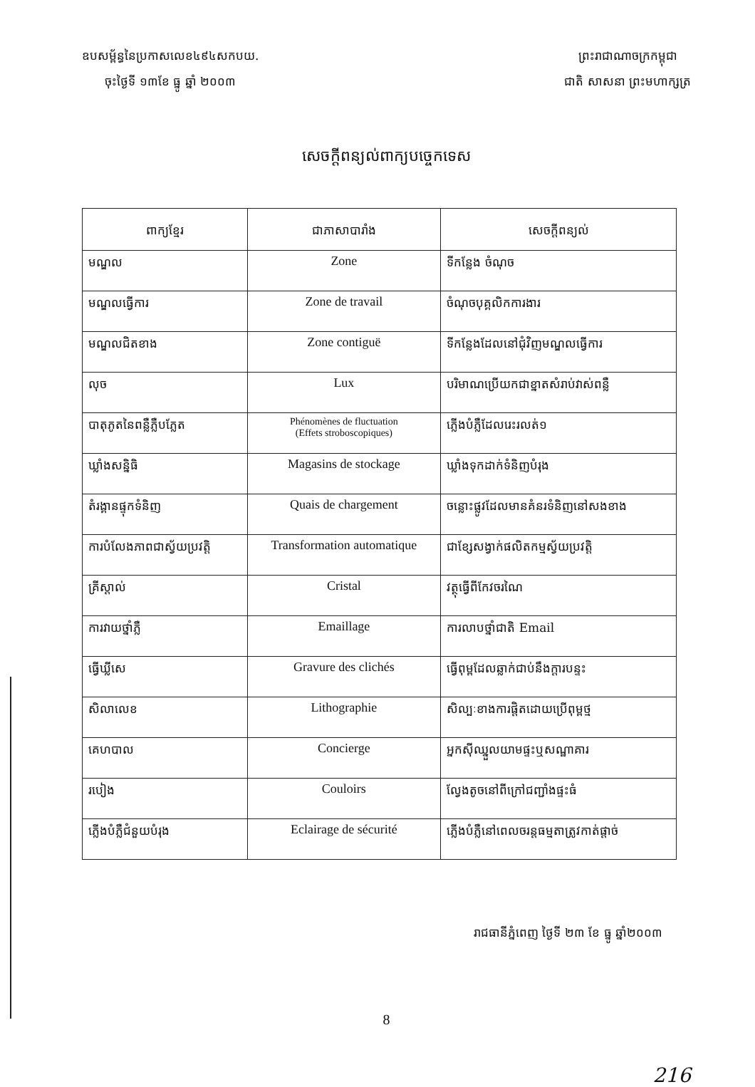ឧបសម្ព័ន្ធនៃប្រកាសលេខ៤៩៤សកបយ.
ចុះថ្ងៃទី ១៣ខែ ធ្នូ ឆ្នាំ ២០០៣
ព្រះរាជាណាចក្រកម្ពុជា
ជាតិ សាសនា ព្រះមហាក្សត្រ
សេចក្តីពន្យល់ពាក្យបច្ចេកទេស
| ពាក្យខ្មែរ | ជាភាសាបារាំង | សេចក្តីពន្យល់ |
| --- | --- | --- |
| មណ្ឌល | Zone | ទីកន្លែង ចំណុច |
| មណ្ឌលធ្វើការ | Zone de travail | ចំណុចបុគ្គលិកការងារ |
| មណ្ឌលជិតខាង | Zone contiguë | ទីកន្លែងដែលនៅជុំវិញមណ្ឌលធ្វើការ |
| លុច | Lux | បរិមាណប្រើយកជាខ្នាតសំរាប់វាស់ពន្លឺ |
| បាតុភូតនៃពន្លឺភ្លឺបភ្លែត | Phénomènes de fluctuation (Effets stroboscopiques) | ភ្លើងបំភ្លឺដែលរេះរលត់១ |
| ឃ្លាំងសន្និធិ | Magasins de stockage | ឃ្លាំងទុកដាក់ទំនិញបំរុង |
| តំរង្គានផ្ទុកទំនិញ | Quais de chargement | ចន្លោះផ្លូវដែលមានគំនរទំនិញនៅសងខាង |
| ការបំលែងភាពជាស្វ័យប្រវត្តិ | Transformation automatique | ជាខ្សែសង្វាក់ផលិតកម្មស្វ័យប្រវត្តិ |
| គ្រីស្តាល់ | Cristal | វត្ថុធ្វើពីកែវចរណៃ |
| ការវាយថ្នាំភ្លឺ | Emaillage | ការលាបថ្នាំជាតិ Email |
| ធ្វើឃ្លីសេ | Gravure des clichés | ធ្វើពុម្ពដែលឆ្លាក់ជាប់នឹងក្តារបន្ទះ |
| សិលាលេខ | Lithographie | សិល្បៈខាងការផ្តិតដោយប្រើពុម្ពថ្ម |
| គេហបាល | Concierge | អ្នកស៊ីឈ្នួលយាមផ្ទះឬសណ្ឋាគារ |
| របៀង | Couloirs | ល្វែងតូចនៅពីក្រៅជញ្ជាំងផ្ទះធំ |
| ភ្លើងបំភ្លឺជំនួយបំរុង | Eclairage de sécurité | ភ្លើងបំភ្លឺនៅពេលចរន្តធម្មតាត្រូវកាត់ផ្តាច់ |
រាជធានីភ្នំពេញ ថ្ងៃទី ២៣ ខែ ធ្នូ ឆ្នាំ២០០៣
8
216